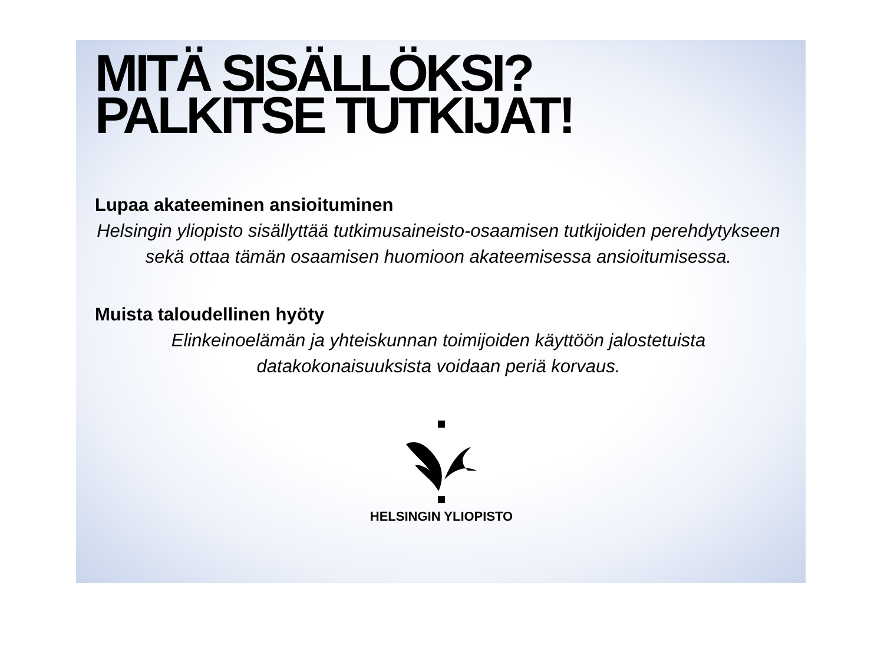MITÄ SISÄLLÖKSI?
PALKITSE TUTKIJAT!
Lupaa akateeminen ansioituminen
Helsingin yliopisto sisällyttää tutkimusaineisto-osaamisen tutkijoiden perehdytykseen sekä ottaa tämän osaamisen huomioon akateemisessa ansioitumisessa.
Muista taloudellinen hyöty
Elinkeinoelämän ja yhteiskunnan toimijoiden käyttöön jalostetuista datakokonaisuuksista voidaan periä korvaus.
HELSINGIN YLIOPISTO